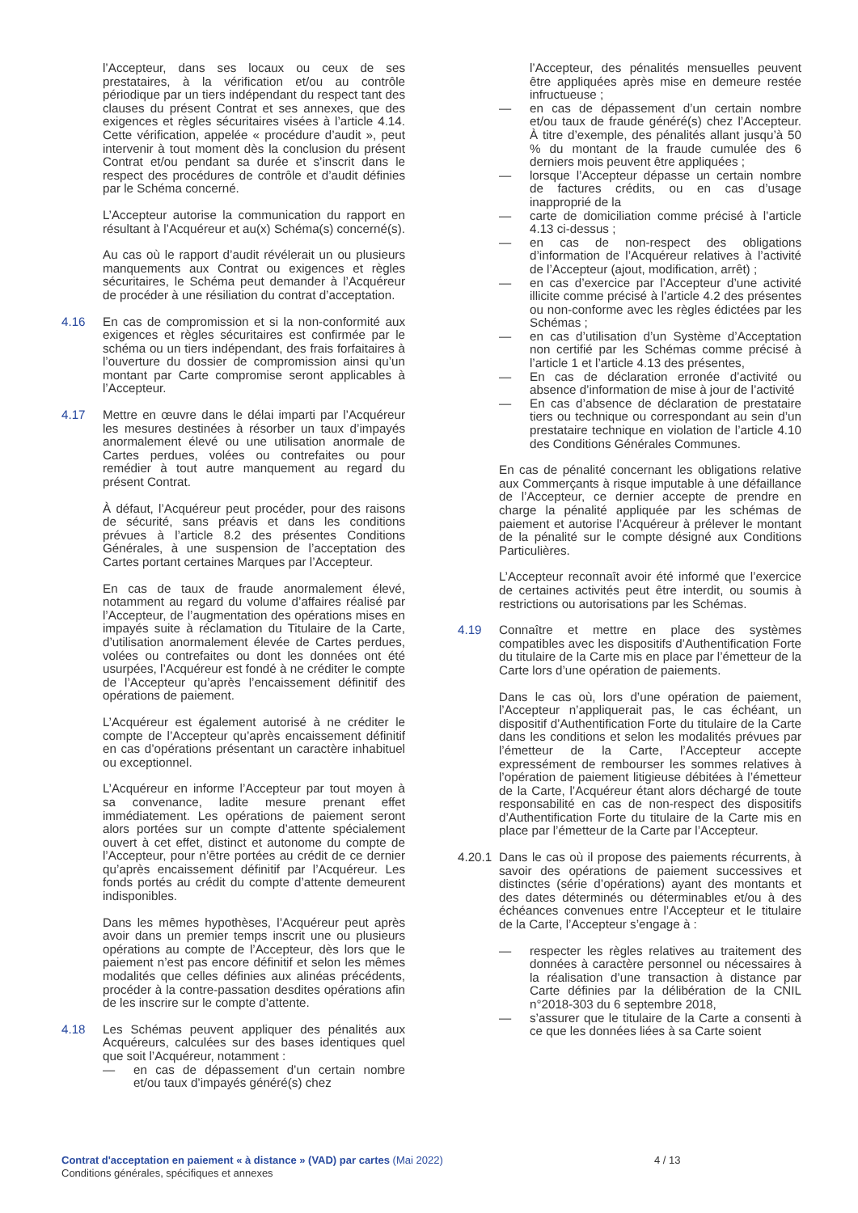l’Accepteur, dans ses locaux ou ceux de ses prestataires, à la vérification et/ou au contrôle périodique par un tiers indépendant du respect tant des clauses du présent Contrat et ses annexes, que des exigences et règles sécuritaires visées à l’article 4.14. Cette vérification, appelée « procédure d’audit », peut intervenir à tout moment dès la conclusion du présent Contrat et/ou pendant sa durée et s’inscrit dans le respect des procédures de contrôle et d’audit définies par le Schéma concerné.
L’Accepteur autorise la communication du rapport en résultant à l’Acquéreur et au(x) Schéma(s) concerné(s).
Au cas où le rapport d’audit révélerait un ou plusieurs manquements aux Contrat ou exigences et règles sécuritaires, le Schéma peut demander à l’Acquéreur de procéder à une résiliation du contrat d’acceptation.
4.16 En cas de compromission et si la non-conformité aux exigences et règles sécuritaires est confirmée par le schéma ou un tiers indépendant, des frais forfaitaires à l’ouverture du dossier de compromission ainsi qu’un montant par Carte compromise seront applicables à l’Accepteur.
4.17 Mettre en œuvre dans le délai imparti par l’Acquéreur les mesures destinées à résorber un taux d’impayés anormalement élevé ou une utilisation anormale de Cartes perdues, volées ou contrefaites ou pour remédier à tout autre manquement au regard du présent Contrat.
À défaut, l’Acquéreur peut procéder, pour des raisons de sécurité, sans préavis et dans les conditions prévues à l’article 8.2 des présentes Conditions Générales, à une suspension de l’acceptation des Cartes portant certaines Marques par l’Accepteur.
En cas de taux de fraude anormalement élevé, notamment au regard du volume d’affaires réalisé par l’Accepteur, de l’augmentation des opérations mises en impayés suite à réclamation du Titulaire de la Carte, d’utilisation anormalement élevée de Cartes perdues, volées ou contrefaites ou dont les données ont été usurpées, l’Acquéreur est fondé à ne créditer le compte de l’Accepteur qu’après l’encaissement définitif des opérations de paiement.
L’Acquéreur est également autorisé à ne créditer le compte de l’Accepteur qu’après encaissement définitif en cas d’opérations présentant un caractère inhabituel ou exceptionnel.
L’Acquéreur en informe l’Accepteur par tout moyen à sa convenance, ladite mesure prenant effet immédiatement. Les opérations de paiement seront alors portées sur un compte d’attente spécialement ouvert à cet effet, distinct et autonome du compte de l’Accepteur, pour n’être portées au crédit de ce dernier qu’après encaissement définitif par l’Acquéreur. Les fonds portés au crédit du compte d’attente demeurent indisponibles.
Dans les mêmes hypothèses, l’Acquéreur peut après avoir dans un premier temps inscrit une ou plusieurs opérations au compte de l’Accepteur, dès lors que le paiement n’est pas encore définitif et selon les mêmes modalités que celles définies aux alinéas précédents, procéder à la contre-passation desdites opérations afin de les inscrire sur le compte d’attente.
4.18 Les Schémas peuvent appliquer des pénalités aux Acquéreurs, calculées sur des bases identiques quel que soit l’Acquéreur, notamment :
— en cas de dépassement d’un certain nombre et/ou taux d’impayés généré(s) chez
l’Accepteur, des pénalités mensuelles peuvent être appliquées après mise en demeure restée infructueuse ;
— en cas de dépassement d’un certain nombre et/ou taux de fraude généré(s) chez l’Accepteur. À titre d’exemple, des pénalités allant jusqu’à 50 % du montant de la fraude cumulée des 6 derniers mois peuvent être appliquées ;
— lorsque l’Accepteur dépasse un certain nombre de factures crédits, ou en cas d’usage inapproprié de la
— carte de domiciliation comme précisé à l’article 4.13 ci-dessus ;
— en cas de non-respect des obligations d’information de l’Acquéreur relatives à l’activité de l’Accepteur (ajout, modification, arrêt) ;
— en cas d’exercice par l’Accepteur d’une activité illicite comme précisé à l’article 4.2 des présentes ou non-conforme avec les règles édictées par les Schémas ;
— en cas d’utilisation d’un Système d’Acceptation non certifié par les Schémas comme précisé à l’article 1 et l’article 4.13 des présentes,
— En cas de déclaration erronée d’activité ou absence d’information de mise à jour de l’activité
— En cas d’absence de déclaration de prestataire tiers ou technique ou correspondant au sein d’un prestataire technique en violation de l’article 4.10 des Conditions Générales Communes.
En cas de pénalité concernant les obligations relative aux Commerçants à risque imputable à une défaillance de l’Accepteur, ce dernier accepte de prendre en charge la pénalité appliquée par les schémas de paiement et autorise l’Acquéreur à prélever le montant de la pénalité sur le compte désigné aux Conditions Particulières.
L’Accepteur reconnaît avoir été informé que l’exercice de certaines activités peut être interdit, ou soumis à restrictions ou autorisations par les Schémas.
4.19 Connaître et mettre en place des systèmes compatibles avec les dispositifs d’Authentification Forte du titulaire de la Carte mis en place par l’émetteur de la Carte lors d’une opération de paiements.
Dans le cas où, lors d’une opération de paiement, l’Accepteur n’appliquerait pas, le cas échéant, un dispositif d’Authentification Forte du titulaire de la Carte dans les conditions et selon les modalités prévues par l’émetteur de la Carte, l’Accepteur accepte expressément de rembourser les sommes relatives à l’opération de paiement litigieuse débitées à l’émetteur de la Carte, l’Acquéreur étant alors déchargé de toute responsabilité en cas de non-respect des dispositifs d’Authentification Forte du titulaire de la Carte mis en place par l’émetteur de la Carte par l’Accepteur.
4.20.1
Dans le cas où il propose des paiements récurrents, à savoir des opérations de paiement successives et distinctes (série d’opérations) ayant des montants et des dates déterminés ou déterminables et/ou à des échéances convenues entre l’Accepteur et le titulaire de la Carte, l’Accepteur s’engage à :
— respecter les règles relatives au traitement des données à caractère personnel ou nécessaires à la réalisation d’une transaction à distance par Carte définies par la délibération de la CNIL n°2018-303 du 6 septembre 2018,
— s’assurer que le titulaire de la Carte a consenti à ce que les données liées à sa Carte soient
Contrat d'acceptation en paiement « à distance » (VAD) par cartes (Mai 2022)
Conditions générales, spécifiques et annexes
4 / 13